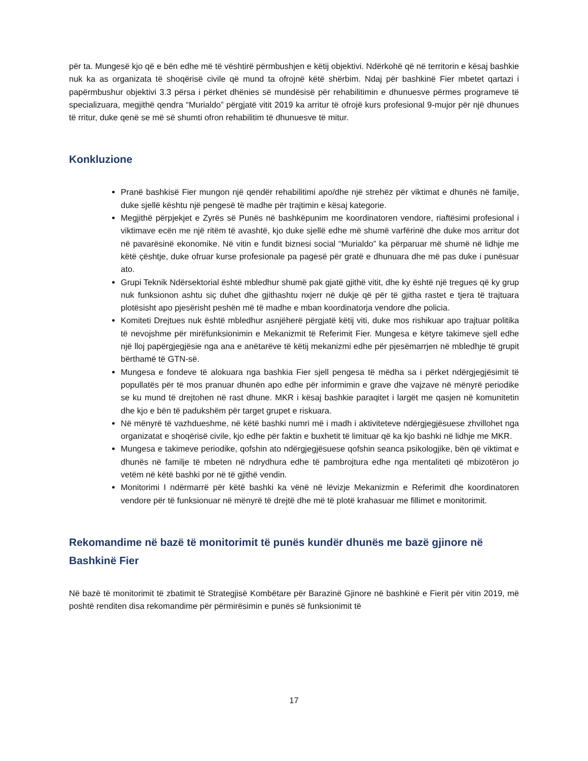për ta. Mungesë kjo që e bën edhe më të vështirë përmbushjen e këtij objektivi. Ndërkohë që në territorin e kësaj bashkie nuk ka as organizata të shoqërisë civile që mund ta ofrojnë këtë shërbim. Ndaj për bashkinë Fier mbetet qartazi i papërmbushur objektivi 3.3 përsa i përket dhënies së mundësisë për rehabilitimin e dhunuesve përmes programeve të specializuara, megjithë qendra “Murialdo” përgjatë vitit 2019 ka arritur të ofrojë kurs profesional 9-mujor për një dhunues të rritur, duke qenë se më së shumti ofron rehabilitim të dhunuesve të mitur.
Konkluzione
Pranë bashkisë Fier mungon një qendër rehabilitimi apo/dhe një strehëz për viktimat e dhunës në familje, duke sjellë kështu një pengesë të madhe për trajtimin e kësaj kategorie.
Megjithë përpjekjet e Zyrës së Punës në bashkëpunim me koordinatoren vendore, riaftësimi profesional i viktimave ecën me një ritëm të avashtë, kjo duke sjellë edhe më shumë varfërinë dhe duke mos arritur dot në pavarësinë ekonomike. Në vitin e fundit biznesi social “Murialdo” ka përparuar më shumë në lidhje me këtë çështje, duke ofruar kurse profesionale pa pagesë për gratë e dhunuara dhe më pas duke i punësuar ato.
Grupi Teknik Ndërsektorial është mbledhur shumë pak gjatë gjithë vitit, dhe ky është një tregues që ky grup nuk funksionon ashtu siç duhet dhe gjithashtu nxjerr në dukje që për të gjitha rastet e tjera të trajtuara plotësisht apo pjesërisht peshën më të madhe e mban koordinatorja vendore dhe policia.
Komiteti Drejtues nuk është mbledhur asnjëherë përgjatë këtij viti, duke mos rishikuar apo trajtuar politika të nevojshme për mirëfunksionimin e Mekanizmit të Referimit Fier. Mungesa e këtyre takimeve sjell edhe një lloj papërgjegjësie nga ana e anëtarëve të këtij mekanizmi edhe për pjesëmarrjen në mbledhje të grupit bërthamë të GTN-së.
Mungesa e fondeve të alokuara nga bashkia Fier sjell pengesa të mëdha sa i përket ndërgjegjësimit të popullatës për të mos pranuar dhunën apo edhe për informimin e grave dhe vajzave në mënyrë periodike se ku mund të drejtohen në rast dhune. MKR i kësaj bashkie paraqitet i largët me qasjen në komunitetin dhe kjo e bën të padukshëm për target grupet e riskuara.
Në mënyrë të vazhdueshme, në këtë bashki numri më i madh i aktiviteteve ndërgjegjësuese zhvillohet nga organizatat e shoqërisë civile, kjo edhe për faktin e buxhetit të limituar që ka kjo bashki në lidhje me MKR.
Mungesa e takimeve periodike, qofshin ato ndërgjegjësuese qofshin seanca psikologjike, bën që viktimat e dhunës në familje të mbeten në ndrydhura edhe të pambrojtura edhe nga mentaliteti që mbizotëron jo vetëm në këtë bashki por në të gjithë vendin.
Monitorimi I ndërmarrë për këtë bashki ka vënë në lëvizje Mekanizmin e Referimit dhe koordinatoren vendore për të funksionuar në mënyrë të drejtë dhe më të plotë krahasuar me fillimet e monitorimit.
Rekomandime në bazë të monitorimit të punës kundër dhunës me bazë gjinore në Bashkinë Fier
Në bazë të monitorimit të zbatimit të Strategjisë Kombëtare për Barazinë Gjinore në bashkinë e Fierit për vitin 2019, më poshtë renditen disa rekomandime për përmirësimin e punës së funksionimit të
17